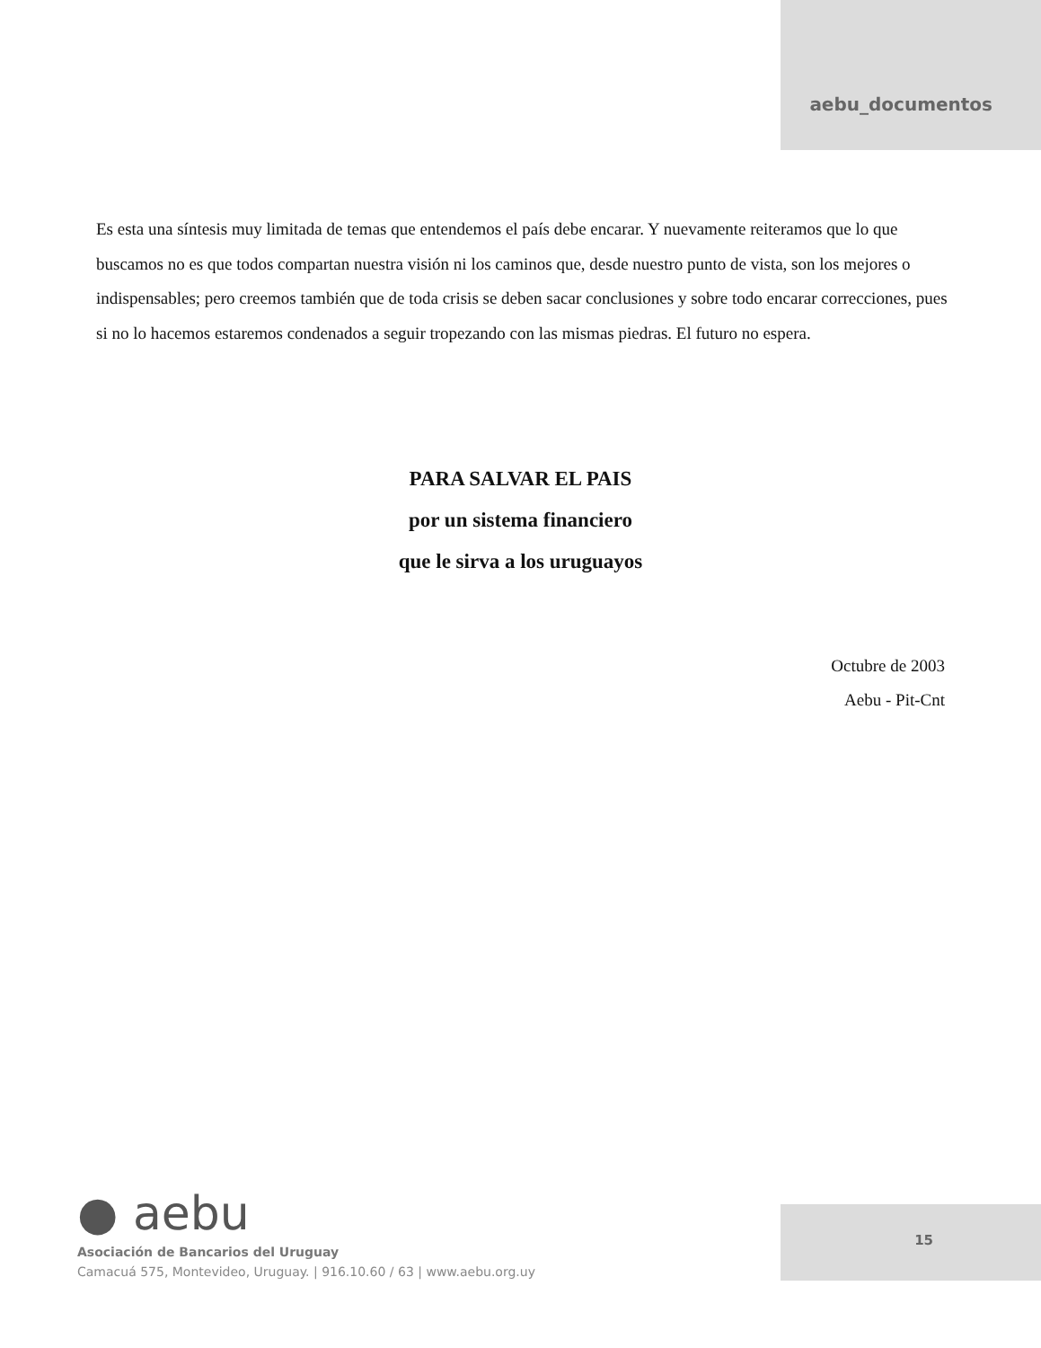aebu_documentos
Es esta una síntesis muy limitada de temas que entendemos el país debe encarar. Y nuevamente reiteramos que lo que buscamos no es que todos compartan nuestra visión ni los caminos que, desde nuestro punto de vista, son los mejores o indispensables; pero creemos también que de toda crisis se deben sacar conclusiones y sobre todo encarar correcciones, pues si no lo hacemos estaremos condenados a seguir tropezando con las mismas piedras. El futuro no espera.
PARA SALVAR EL PAIS
por un sistema financiero
que le sirva a los uruguayos
Octubre de 2003
Aebu - Pit-Cnt
● aebu
Asociación de Bancarios del Uruguay
Camacuá 575, Montevideo, Uruguay. | 916.10.60 / 63 | www.aebu.org.uy
15